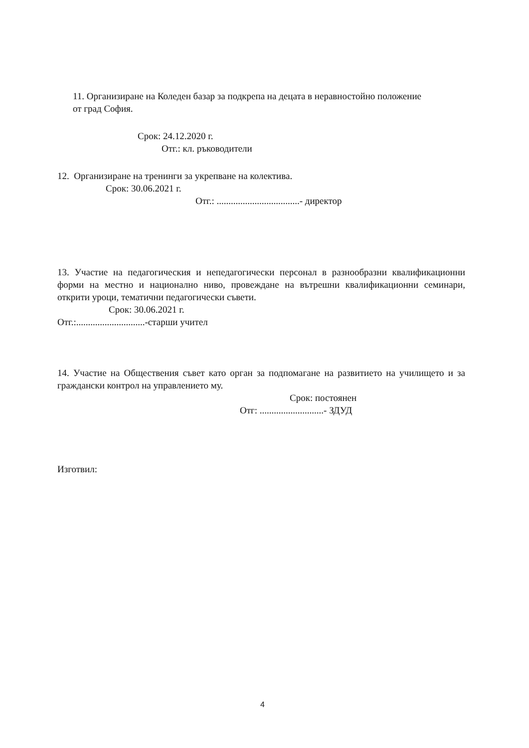11. Организиране на Коледен базар за подкрепа на децата в неравностойно положение от град София.
Срок: 24.12.2020 г.
Отг.: кл. ръководители
12. Организиране на тренинги за укрепване на колектива.
Срок: 30.06.2021 г.
Отг.: ...................................- директор
13. Участие на педагогическия и непедагогически персонал в разнообразни квалификационни форми на местно и национално ниво, провеждане на вътрешни квалификационни семинари, открити уроци, тематични педагогически съвети.
Срок: 30.06.2021 г.
Отг.:.............................-старши учител
14. Участие на Обществения съвет като орган за подпомагане на развитието на училището и за граждански контрол на управлението му.
Срок: постоянен
Отг: ...........................- ЗДУД
Изготвил:
4